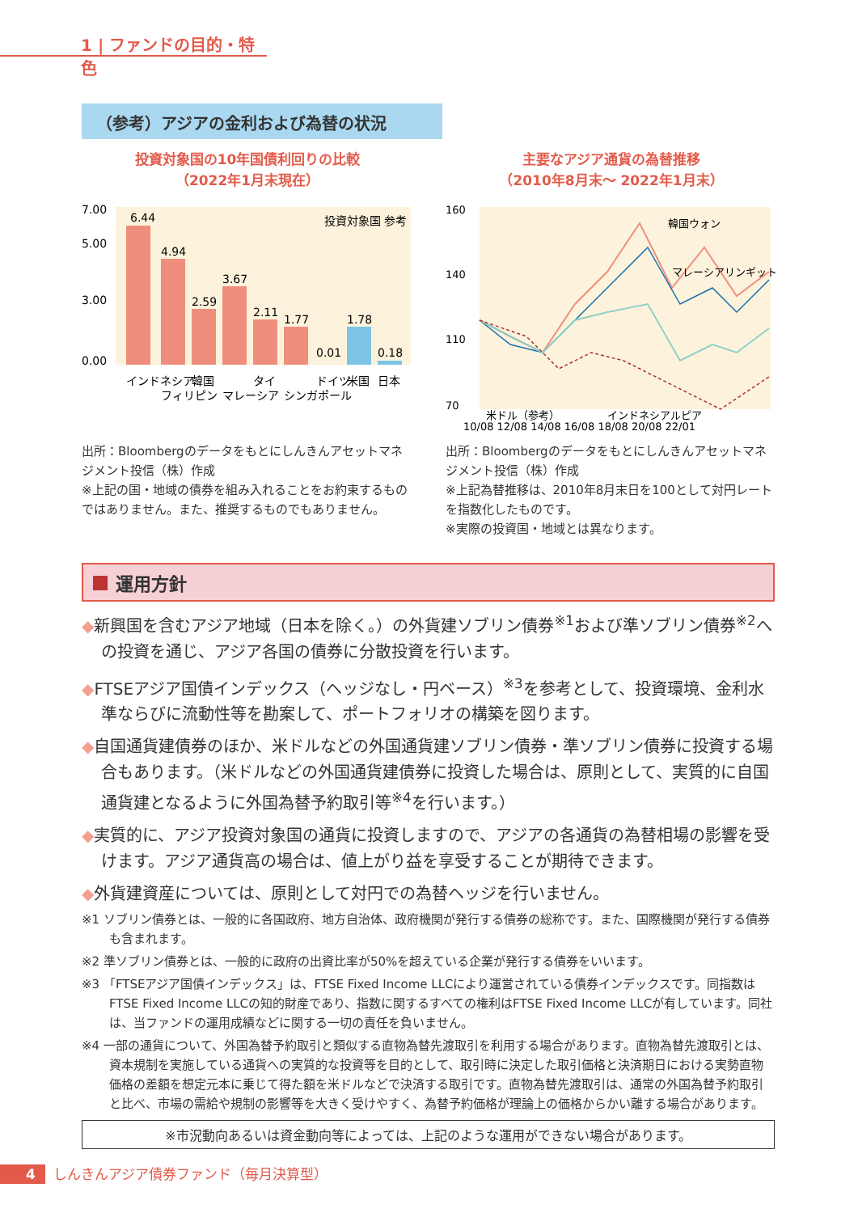1 | ファンドの目的・特色
（参考）アジアの金利および為替の状況
投資対象国の10年国債利回りの比較
（2022年1月末現在）
7.00
5.00
3.00
0.00
6.44
4.94
2.59
3.67
2.11
1.77
0.01
1.78
0.18
インドネシア
フィリピン
韓国
マレーシア
タイ
シンガポール
ドイツ
米国
日本
投資対象国 参考
出所：Bloombergのデータをもとにしんきんアセットマネジメント投信（株）作成
※上記の国・地域の債券を組み入れることをお約束するものではありません。また、推奨するものでもありません。
主要なアジア通貨の為替推移
（2010年8月末～ 2022年1月末）
160
140
110
70
韓国ウォン
マレーシアリンギット
米ドル（参考）
インドネシアルピア
10/08 12/08 14/08 16/08 18/08 20/08 22/01
出所：Bloombergのデータをもとにしんきんアセットマネジメント投信（株）作成
※上記為替推移は、2010年8月末日を100として対円レートを指数化したものです。
※実際の投資国・地域とは異なります。
運用方針
◆新興国を含むアジア地域（日本を除く。）の外貨建ソブリン債券<sup>※1</sup>および準ソブリン債券<sup>※2</sup>への投資を通じ、アジア各国の債券に分散投資を行います。
◆FTSEアジア国債インデックス（ヘッジなし・円ベース）<sup>※3</sup>を参考として、投資環境、金利水準ならびに流動性等を勘案して、ポートフォリオの構築を図ります。
◆自国通貨建債券のほか、米ドルなどの外国通貨建ソブリン債券・準ソブリン債券に投資する場合もあります。（米ドルなどの外国通貨建債券に投資した場合は、原則として、実質的に自国通貨建となるように外国為替予約取引等<sup>※4</sup>を行います。）
◆実質的に、アジア投資対象国の通貨に投資しますので、アジアの各通貨の為替相場の影響を受けます。アジア通貨高の場合は、値上がり益を享受することが期待できます。
◆外貨建資産については、原則として対円での為替ヘッジを行いません。
※1 ソブリン債券とは、一般的に各国政府、地方自治体、政府機関が発行する債券の総称です。また、国際機関が発行する債券も含まれます。
※2 準ソブリン債券とは、一般的に政府の出資比率が50%を超えている企業が発行する債券をいいます。
※3 「FTSEアジア国債インデックス」は、FTSE Fixed Income LLCにより運営されている債券インデックスです。同指数はFTSE Fixed Income LLCの知的財産であり、指数に関するすべての権利はFTSE Fixed Income LLCが有しています。同社は、当ファンドの運用成績などに関する一切の責任を負いません。
※4 一部の通貨について、外国為替予約取引と類似する直物為替先渡取引を利用する場合があります。直物為替先渡取引とは、資本規制を実施している通貨への実質的な投資等を目的として、取引時に決定した取引価格と決済期日における実勢直物価格の差額を想定元本に乗じて得た額を米ドルなどで決済する取引です。直物為替先渡取引は、通常の外国為替予約取引と比べ、市場の需給や規制の影響等を大きく受けやすく、為替予約価格が理論上の価格からかい離する場合があります。
※市況動向あるいは資金動向等によっては、上記のような運用ができない場合があります。
4 しんきんアジア債券ファンド（毎月決算型）